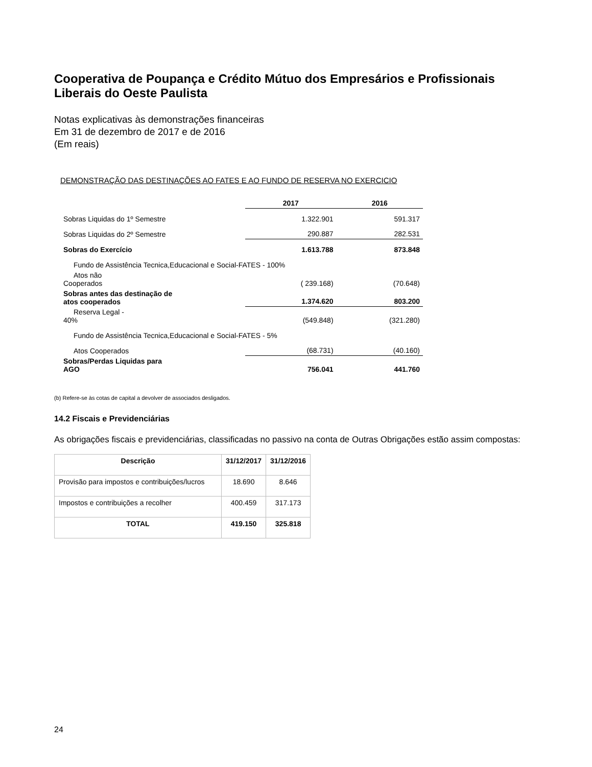Cooperativa de Poupança e Crédito Mútuo dos Empresários e Profissionais Liberais do Oeste Paulista
Notas explicativas às demonstrações financeiras
Em 31 de dezembro de 2017 e de 2016
(Em reais)
DEMONSTRAÇÃO DAS DESTINAÇÕES AO FATES E AO FUNDO DE RESERVA NO EXERCICIO
| | 2017 | 2016 |
| --- | --- | --- |
| Sobras Liquidas do 1º Semestre | 1.322.901 | 591.317 |
| Sobras Liquidas do 2º Semestre | 290.887 | 282.531 |
| Sobras do Exercício | 1.613.788 | 873.848 |
| Fundo de Assistência Tecnica,Educacional e Social-FATES - 100% | | |
| Atos não Cooperados | ( 239.168) | (70.648) |
| Sobras antes das destinação de atos cooperados | 1.374.620 | 803.200 |
| Reserva Legal - 40% | (549.848) | (321.280) |
| Fundo de Assistência Tecnica,Educacional e Social-FATES - 5% | | |
| Atos Cooperados | (68.731) | (40.160) |
| Sobras/Perdas Liquidas para AGO | 756.041 | 441.760 |
(b) Refere-se às cotas de capital a devolver de associados desligados.
14.2 Fiscais e Previdenciárias
As obrigações fiscais e previdenciárias, classificadas no passivo na conta de Outras Obrigações estão assim compostas:
| Descrição | 31/12/2017 | 31/12/2016 |
| --- | --- | --- |
| Provisão para impostos e contribuições/lucros | 18.690 | 8.646 |
| Impostos e contribuições a recolher | 400.459 | 317.173 |
| TOTAL | 419.150 | 325.818 |
24